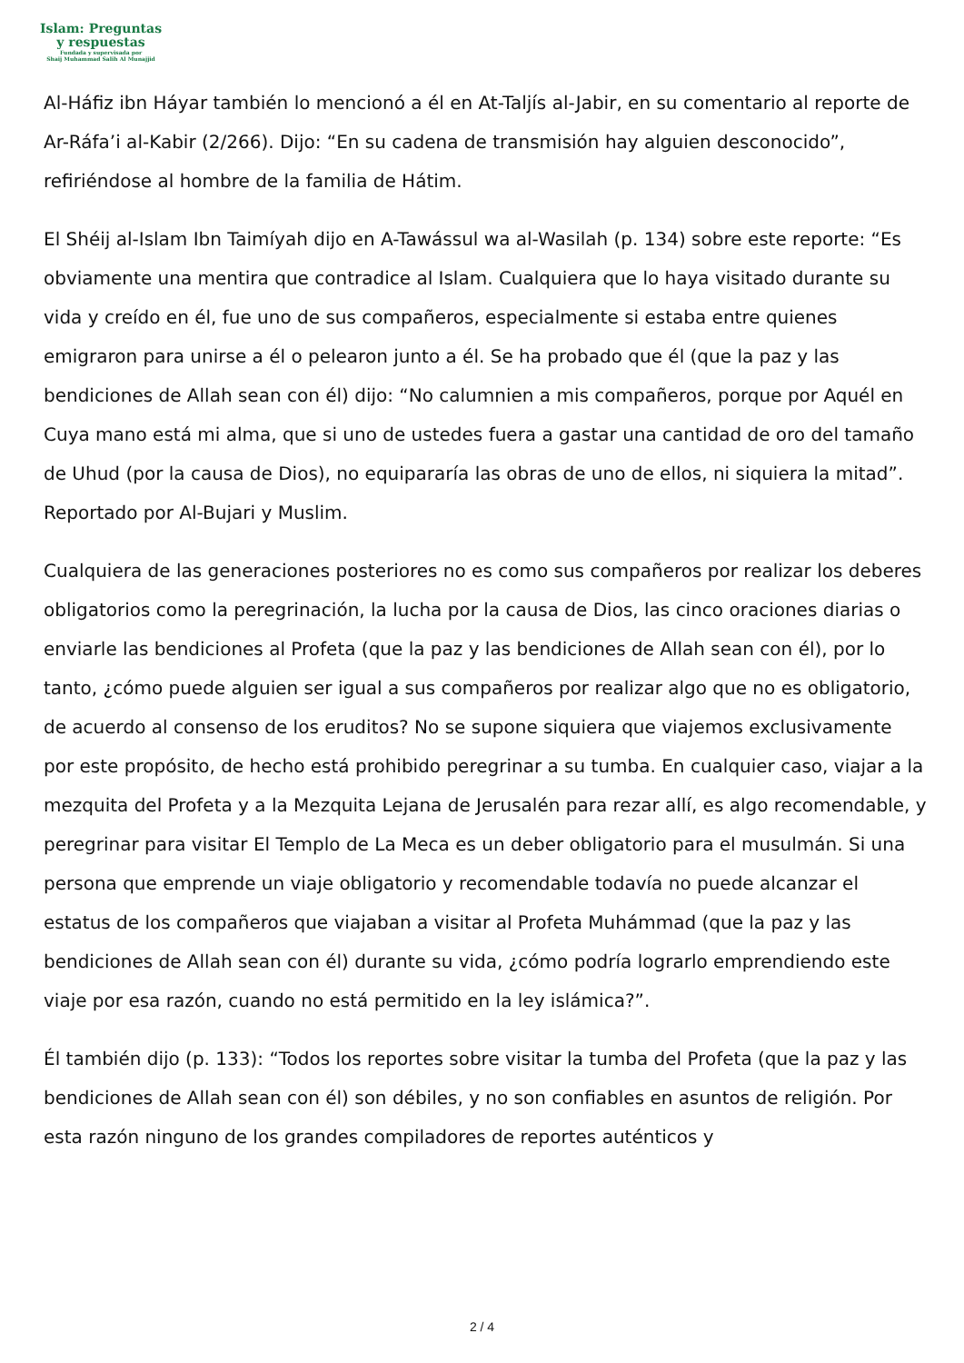Islam: Preguntas
y respuestas
Fundada y supervisada por
Shaij Muhammad Salih Al Munajjid
Al-Háfiz ibn Háyar también lo mencionó a él en At-Taljís al-Jabir, en su comentario al reporte de Ar-Ráfa’i al-Kabir (2/266). Dijo: “En su cadena de transmisión hay alguien desconocido”, refiriéndose al hombre de la familia de Hátim.
El Shéij al-Islam Ibn Taimíyah dijo en A-Tawássul wa al-Wasilah (p. 134) sobre este reporte: “Es obviamente una mentira que contradice al Islam. Cualquiera que lo haya visitado durante su vida y creído en él, fue uno de sus compañeros, especialmente si estaba entre quienes emigraron para unirse a él o pelearon junto a él. Se ha probado que él (que la paz y las bendiciones de Allah sean con él) dijo: “No calumnien a mis compañeros, porque por Aquél en Cuya mano está mi alma, que si uno de ustedes fuera a gastar una cantidad de oro del tamaño de Uhud (por la causa de Dios), no equipararía las obras de uno de ellos, ni siquiera la mitad”. Reportado por Al-Bujari y Muslim.
Cualquiera de las generaciones posteriores no es como sus compañeros por realizar los deberes obligatorios como la peregrinación, la lucha por la causa de Dios, las cinco oraciones diarias o enviarle las bendiciones al Profeta (que la paz y las bendiciones de Allah sean con él), por lo tanto, ¿cómo puede alguien ser igual a sus compañeros por realizar algo que no es obligatorio, de acuerdo al consenso de los eruditos? No se supone siquiera que viajemos exclusivamente por este propósito, de hecho está prohibido peregrinar a su tumba. En cualquier caso, viajar a la mezquita del Profeta y a la Mezquita Lejana de Jerusalén para rezar allí, es algo recomendable, y peregrinar para visitar El Templo de La Meca es un deber obligatorio para el musulmán. Si una persona que emprende un viaje obligatorio y recomendable todavía no puede alcanzar el estatus de los compañeros que viajaban a visitar al Profeta Muhámmad (que la paz y las bendiciones de Allah sean con él) durante su vida, ¿cómo podría lograrlo emprendiendo este viaje por esa razón, cuando no está permitido en la ley islámica?”.
Él también dijo (p. 133): “Todos los reportes sobre visitar la tumba del Profeta (que la paz y las bendiciones de Allah sean con él) son débiles, y no son confiables en asuntos de religión. Por esta razón ninguno de los grandes compiladores de reportes auténticos y
2 / 4